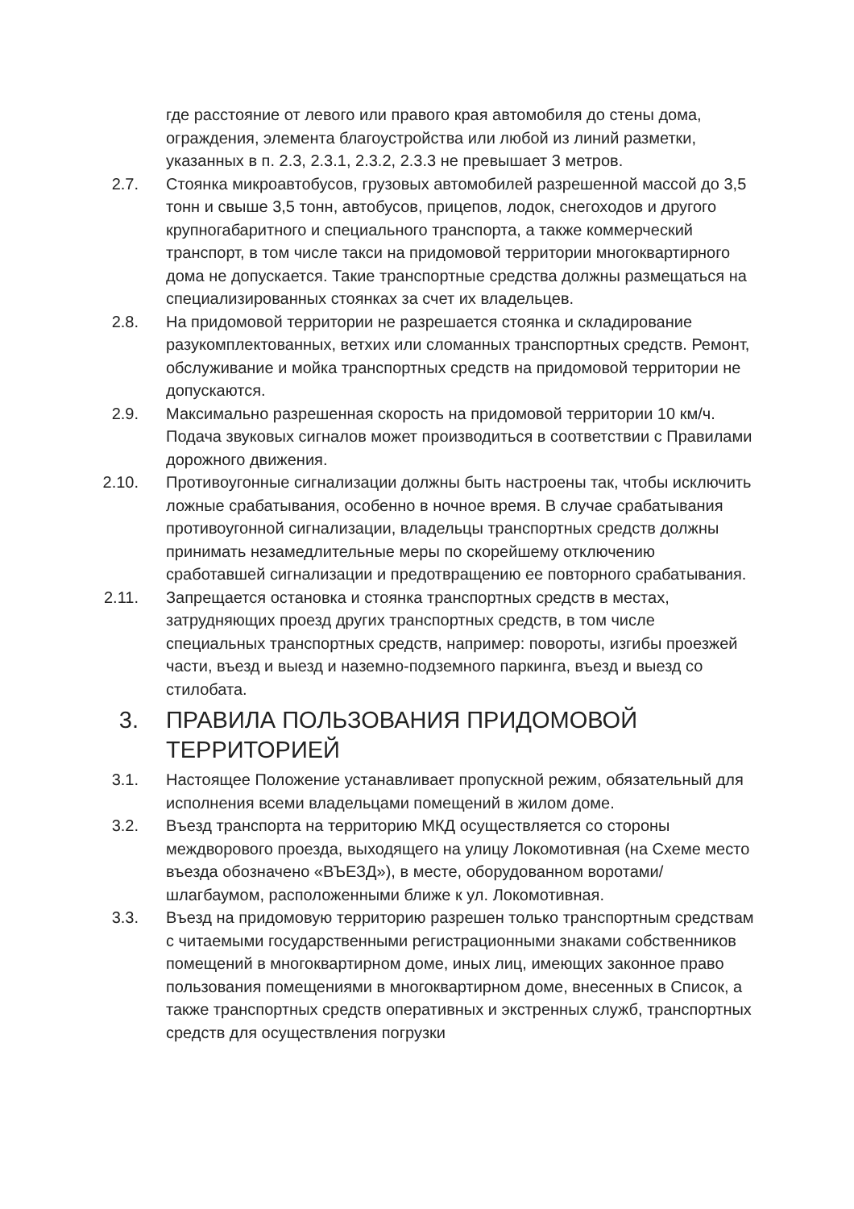где расстояние от левого или правого края автомобиля до стены дома, ограждения, элемента благоустройства или любой из линий разметки, указанных в п. 2.3, 2.3.1, 2.3.2, 2.3.3 не превышает 3 метров.
2.7. Стоянка микроавтобусов, грузовых автомобилей разрешенной массой до 3,5 тонн и свыше 3,5 тонн, автобусов, прицепов, лодок, снегоходов и другого крупногабаритного и специального транспорта, а также коммерческий транспорт, в том числе такси на придомовой территории многоквартирного дома не допускается. Такие транспортные средства должны размещаться на специализированных стоянках за счет их владельцев.
2.8. На придомовой территории не разрешается стоянка и складирование разукомплектованных, ветхих или сломанных транспортных средств. Ремонт, обслуживание и мойка транспортных средств на придомовой территории не допускаются.
2.9. Максимально разрешенная скорость на придомовой территории 10 км/ч. Подача звуковых сигналов может производиться в соответствии с Правилами дорожного движения.
2.10. Противоугонные сигнализации должны быть настроены так, чтобы исключить ложные срабатывания, особенно в ночное время. В случае срабатывания противоугонной сигнализации, владельцы транспортных средств должны принимать незамедлительные меры по скорейшему отключению сработавшей сигнализации и предотвращению ее повторного срабатывания.
2.11. Запрещается остановка и стоянка транспортных средств в местах, затрудняющих проезд других транспортных средств, в том числе специальных транспортных средств, например: повороты, изгибы проезжей части, въезд и выезд и наземно-подземного паркинга, въезд и выезд со стилобата.
3. ПРАВИЛА ПОЛЬЗОВАНИЯ ПРИДОМОВОЙ ТЕРРИТОРИЕЙ
3.1. Настоящее Положение устанавливает пропускной режим, обязательный для исполнения всеми владельцами помещений в жилом доме.
3.2. Въезд транспорта на территорию МКД осуществляется со стороны междворового проезда, выходящего на улицу Локомотивная (на Схеме место въезда обозначено «ВЪЕЗД»), в месте, оборудованном воротами/шлагбаумом, расположенными ближе к ул. Локомотивная.
3.3. Въезд на придомовую территорию разрешен только транспортным средствам с читаемыми государственными регистрационными знаками собственников помещений в многоквартирном доме, иных лиц, имеющих законное право пользования помещениями в многоквартирном доме, внесенных в Список, а также транспортных средств оперативных и экстренных служб, транспортных средств для осуществления погрузки